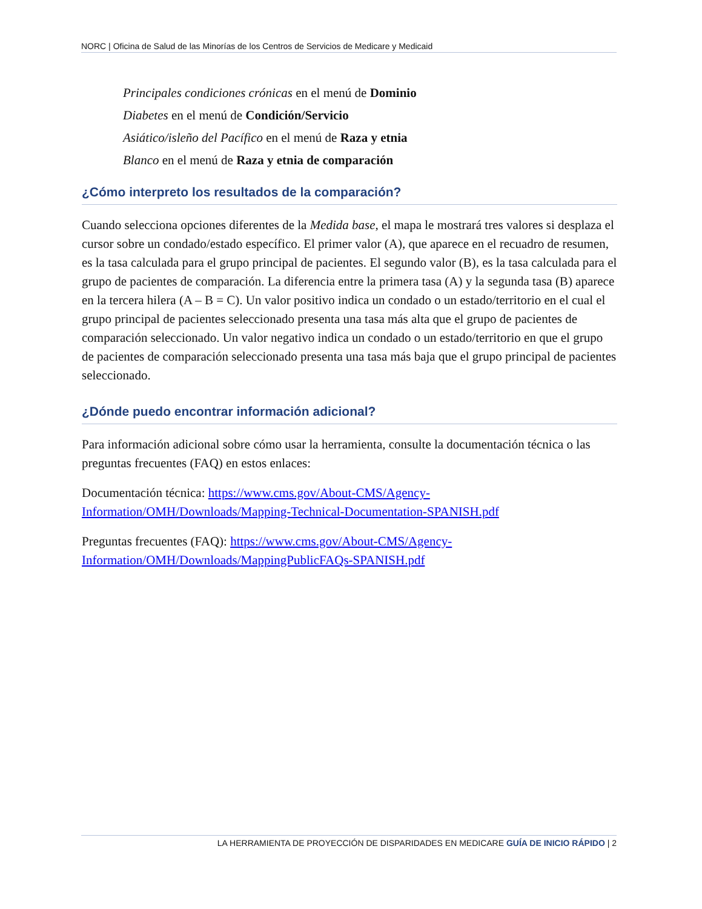NORC | Oficina de Salud de las Minorías de los Centros de Servicios de Medicare y Medicaid
Principales condiciones crónicas en el menú de Dominio
Diabetes en el menú de Condición/Servicio
Asiático/isleño del Pacífico en el menú de Raza y etnia
Blanco en el menú de Raza y etnia de comparación
¿Cómo interpreto los resultados de la comparación?
Cuando selecciona opciones diferentes de la Medida base, el mapa le mostrará tres valores si desplaza el cursor sobre un condado/estado específico. El primer valor (A), que aparece en el recuadro de resumen, es la tasa calculada para el grupo principal de pacientes. El segundo valor (B), es la tasa calculada para el grupo de pacientes de comparación. La diferencia entre la primera tasa (A) y la segunda tasa (B) aparece en la tercera hilera (A – B = C). Un valor positivo indica un condado o un estado/territorio en el cual el grupo principal de pacientes seleccionado presenta una tasa más alta que el grupo de pacientes de comparación seleccionado. Un valor negativo indica un condado o un estado/territorio en que el grupo de pacientes de comparación seleccionado presenta una tasa más baja que el grupo principal de pacientes seleccionado.
¿Dónde puedo encontrar información adicional?
Para información adicional sobre cómo usar la herramienta, consulte la documentación técnica o las preguntas frecuentes (FAQ) en estos enlaces:
Documentación técnica: https://www.cms.gov/About-CMS/Agency-Information/OMH/Downloads/Mapping-Technical-Documentation-SPANISH.pdf
Preguntas frecuentes (FAQ): https://www.cms.gov/About-CMS/Agency-Information/OMH/Downloads/MappingPublicFAQs-SPANISH.pdf
LA HERRAMIENTA DE PROYECCIÓN DE DISPARIDADES EN MEDICARE GUÍA DE INICIO RÁPIDO | 2